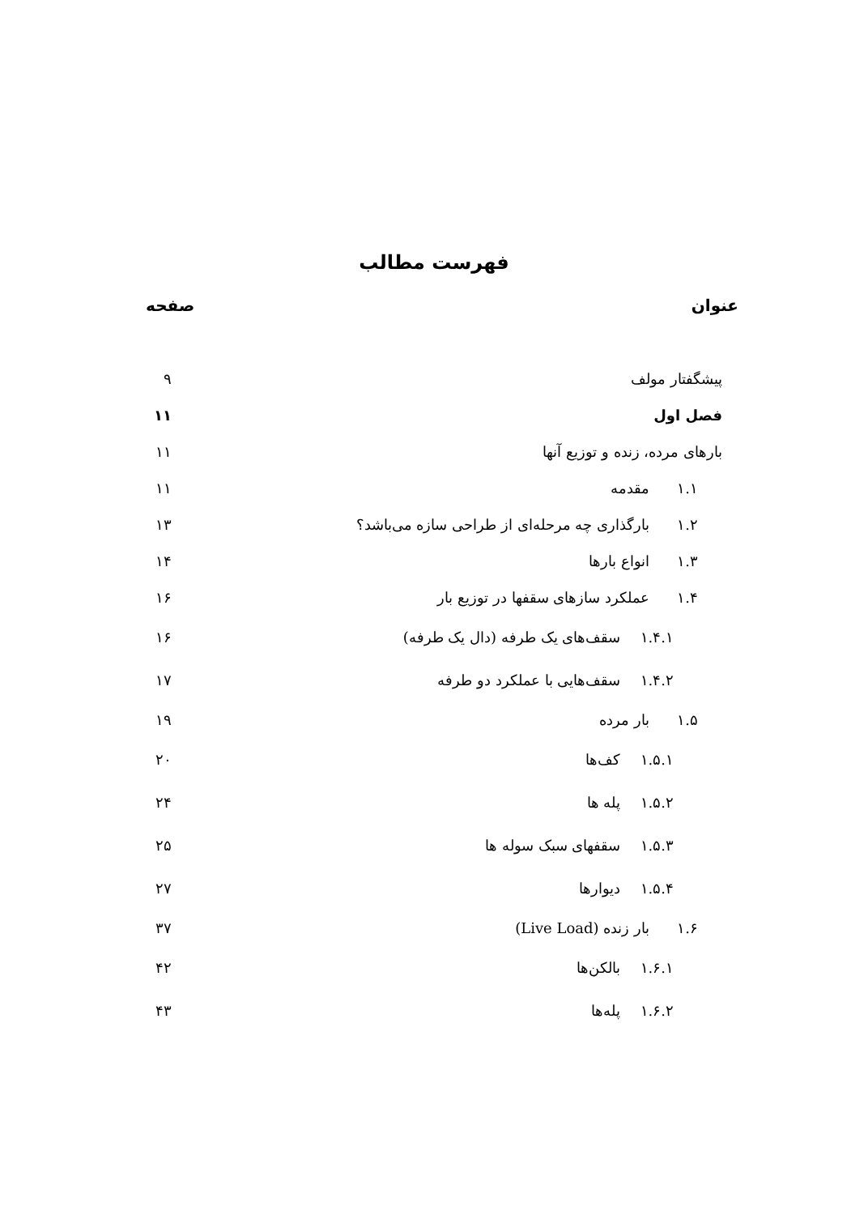فهرست مطالب
عنوان صفحه
پیشگفتار مولف ۹
فصل اول ۱۱
بارهای مرده، زنده و توزیع آنها ۱۱
۱.۱ مقدمه ۱۱
۱.۲ بارگذاری چه مرحله‌ای از طراحی سازه می‌باشد؟ ۱۳
۱.۳ انواع بارها ۱۴
۱.۴ عملکرد سازهای سقفها در توزیع بار ۱۶
۱.۴.۱ سقف‌های یک طرفه (دال یک طرفه) ۱۶
۱.۴.۲ سقف‌هایی با عملکرد دو طرفه ۱۷
۱.۵ بار مرده ۱۹
۱.۵.۱ کف‌ها ۲۰
۱.۵.۲ پله ها ۲۴
۱.۵.۳ سقفهای سبک سوله ها ۲۵
۱.۵.۴ دیوارها ۲۷
۱.۶ بار زنده (Live Load) ۳۷
۱.۶.۱ بالکن‌ها ۴۲
۱.۶.۲ پله‌ها ۴۳